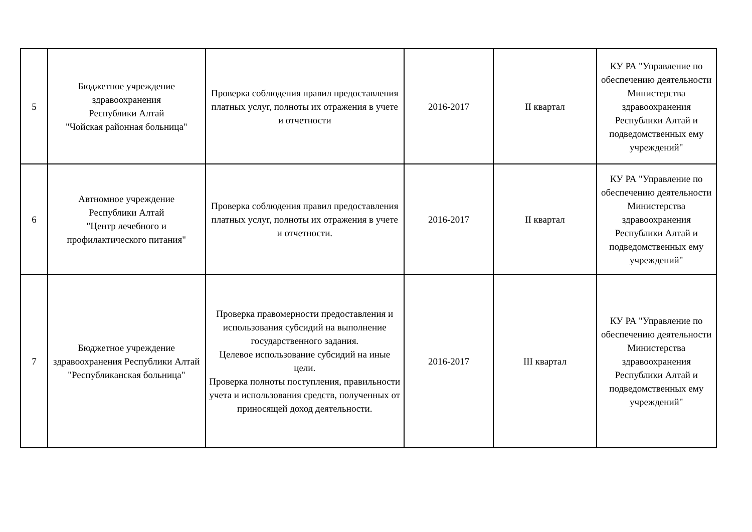| 5 | Бюджетное учреждение здравоохранения Республики Алтай "Чойская районная больница" | Проверка соблюдения правил предоставления платных услуг, полноты их отражения в учете и отчетности | 2016-2017 | II квартал | КУ РА "Управление по обеспечению деятельности Министерства здравоохранения Республики Алтай и подведомственных ему учреждений" |
| 6 | Автномное учреждение Республики Алтай "Центр лечебного и профилактического питания" | Проверка соблюдения правил предоставления платных услуг, полноты их отражения в учете и отчетности. | 2016-2017 | II квартал | КУ РА "Управление по обеспечению деятельности Министерства здравоохранения Республики Алтай и подведомственных ему учреждений" |
| 7 | Бюджетное учреждение здравоохранения Республики Алтай "Республиканская больница" | Проверка правомерности предоставления и использования субсидий на выполнение государственного задания. Целевое использование субсидий на иные цели. Проверка полноты поступления, правильности учета и использования средств, полученных от приносящей доход деятельности. | 2016-2017 | III квартал | КУ РА "Управление по обеспечению деятельности Министерства здравоохранения Республики Алтай и подведомственных ему учреждений" |